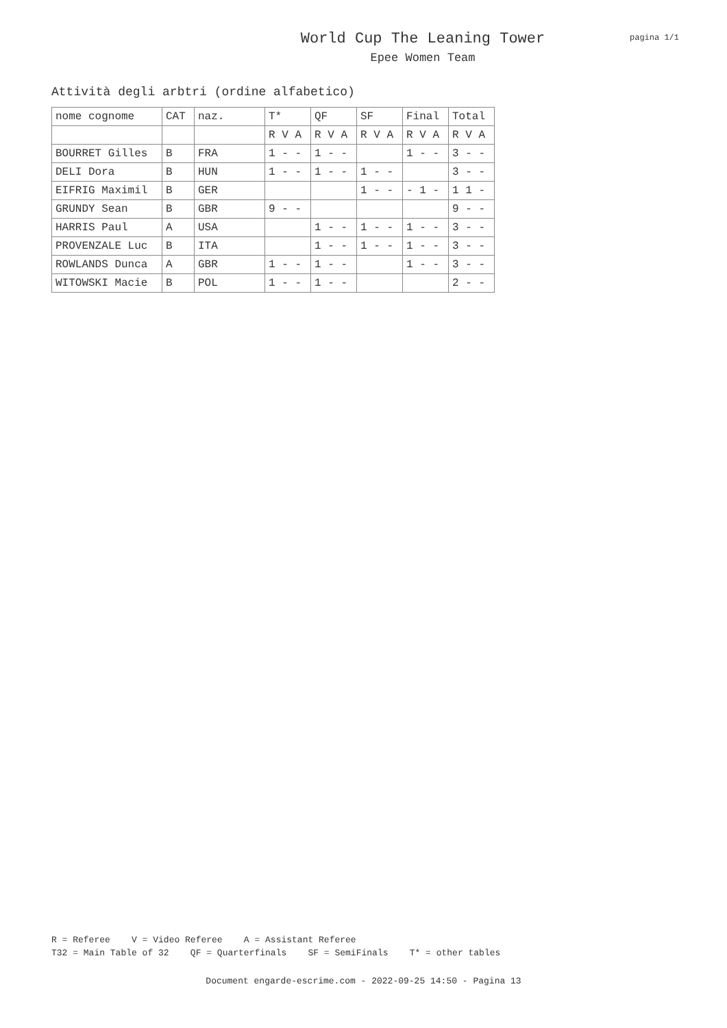World Cup The Leaning Tower
Epee Women Team
pagina 1/1
Attività degli arbtri (ordine alfabetico)
| nome cognome | CAT | naz. | T* | QF | SF | Final | Total |
| --- | --- | --- | --- | --- | --- | --- | --- |
| | | | R V A | R V A | R V A | R V A | R V A |
| BOURRET Gilles | B | FRA | 1 - - | 1 - - | | 1 - - | 3 - - |
| DELI Dora | B | HUN | 1 - - | 1 - - | 1 - - | | 3 - - |
| EIFRIG Maximil | B | GER | | | 1 - - | - 1 - | 1 1 - |
| GRUNDY Sean | B | GBR | 9 - - | | | | 9 - - |
| HARRIS Paul | A | USA | | 1 - - | 1 - - | 1 - - | 3 - - |
| PROVENZALE Luc | B | ITA | | 1 - - | 1 - - | 1 - - | 3 - - |
| ROWLANDS Dunca | A | GBR | 1 - - | 1 - - | | 1 - - | 3 - - |
| WITOWSKI Macie | B | POL | 1 - - | 1 - - | | | 2 - - |
R = Referee V = Video Referee A = Assistant Referee T32 = Main Table of 32 QF = Quarterfinals SF = SemiFinals T* = other tables
Document engarde-escrime.com - 2022-09-25 14:50 - Pagina 13